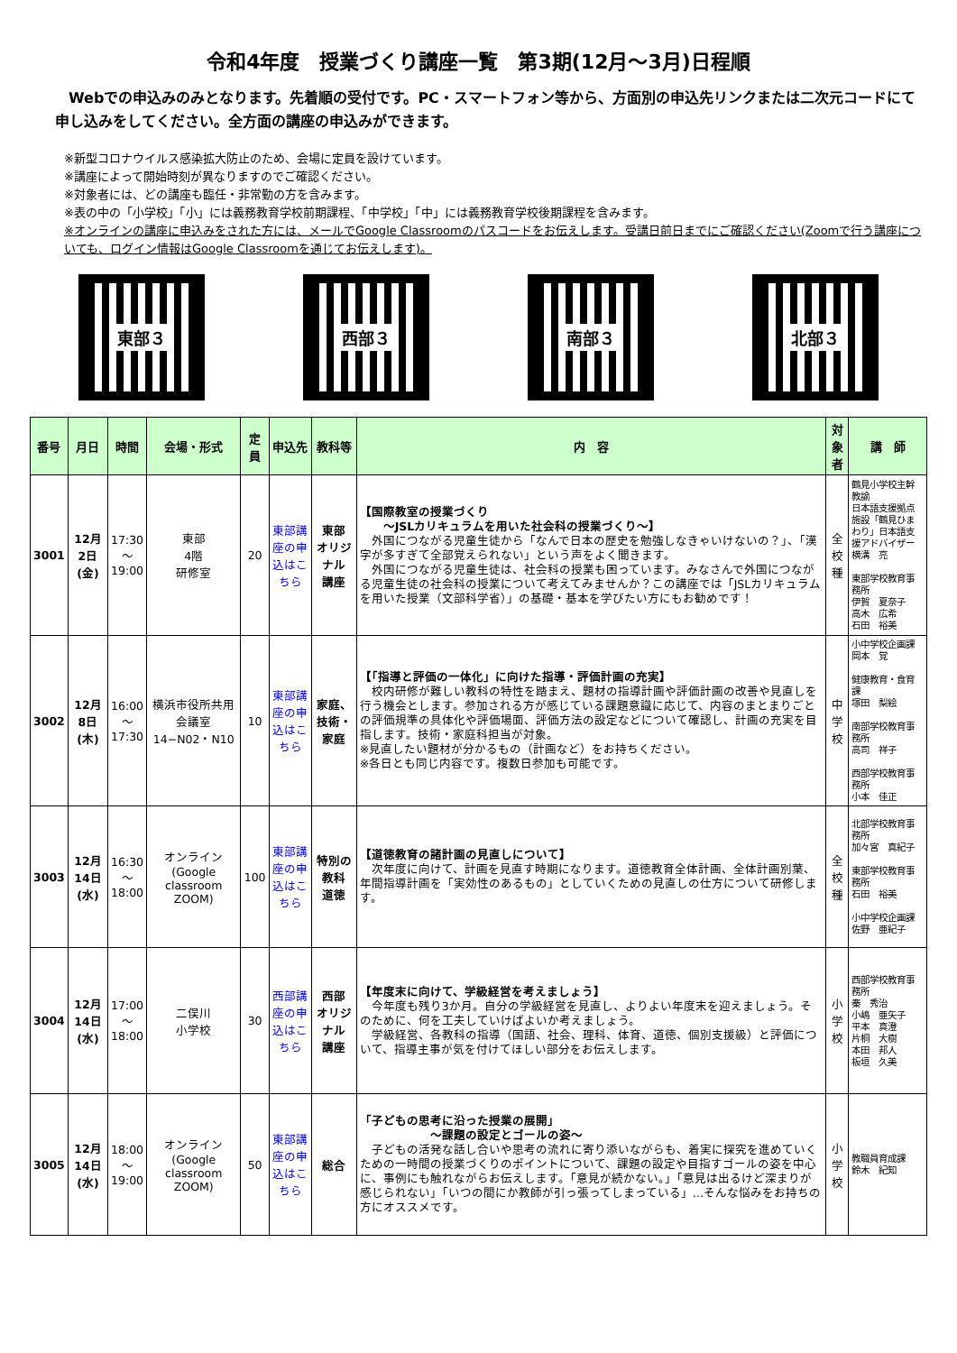令和4年度　授業づくり講座一覧　第3期(12月～3月)日程順
Webでの申込みのみとなります。先着順の受付です。PC・スマートフォン等から、方面別の申込先リンクまたは二次元コードにて申し込みをしてください。全方面の講座の申込みができます。
※新型コロナウイルス感染拡大防止のため、会場に定員を設けています。
※講座によって開始時刻が異なりますのでご確認ください。
※対象者には、どの講座も臨任・非常勤の方を含みます。
※表の中の「小学校」「小」には義務教育学校前期課程、「中学校」「中」には義務教育学校後期課程を含みます。
※オンラインの講座に申込みをされた方には、メールでGoogle Classroomのパスコードをお伝えします。受講日前日までにご確認ください(Zoomで行う講座についても、ログイン情報はGoogle Classroomを通じてお伝えします)。
東部３ 西部３ 南部３ 北部３
| 番号 | 月日 | 時間 | 会場・形式 | 定員 | 申込先 | 教科等 | 内 容 | 対象者 | 講 師 |
| --- | --- | --- | --- | --- | --- | --- | --- | --- | --- |
| 3001 | 12月2日(金) | 17:30 ～ 19:00 | 東部 4階 研修室 | 20 | 東部講座の申込はこちら | 東部 オリジナル 講座 | 【国際教室の授業づくり ～JSLカリキュラムを用いた社会科の授業づくり～】 外国につながる児童生徒から「なんで日本の歴史を勉強しなきゃいけないの？」、「漢字が多すぎて全部覚えられない」という声をよく聞きます。 外国につながる児童生徒は、社会科の授業も困っています。みなさんで外国につながる児童生徒の社会科の授業について考えてみませんか？この講座では「JSLカリキュラムを用いた授業（文部科学省）」の基礎・基本を学びたい方にもお勧めです！ | 全校種 | 鶴見小学校主幹教諭 日本語支援拠点施設「鶴見ひまわり」日本語支援アドバイザー 横溝 亮 東部学校教育事務所 伊賀 夏奈子 高木 広希 石田 裕美 |
| 3002 | 12月8日(木) | 16:00 ～ 17:30 | 横浜市役所共用会議室14−N02・N10 | 10 | 東部講座の申込はこちら | 家庭、技術・家庭 | 【「指導と評価の一体化」に向けた指導・評価計画の充実】 校内研修が難しい教科の特性を踏まえ、題材の指導計画や評価計画の改善や見直しを行う機会とします。参加される方が感じている課題意識に応じて、内容のまとまりごとの評価規準の具体化や評価場面、評価方法の設定などについて確認し、計画の充実を目指します。技術・家庭科担当が対象。 ※見直したい題材が分かるもの（計画など）をお持ちください。 ※各日とも同じ内容です。複数日参加も可能です。 | 中学校 | 小中学校企画課 岡本 覚 健康教育・食育課 塚田 梨絵 南部学校教育事務所 高司 祥子 西部学校教育事務所 小本 佳正 |
| 3003 | 12月14日(水) | 16:30 ～ 18:00 | オンライン (Google classroom ZOOM) | 100 | 東部講座の申込はこちら | 特別の教科 道徳 | 【道徳教育の諸計画の見直しについて】 次年度に向けて、計画を見直す時期になります。道徳教育全体計画、全体計画別葉、年間指導計画を「実効性のあるもの」としていくための見直しの仕方について研修します。 | 全校種 | 北部学校教育事務所 加々宮 真紀子 東部学校教育事務所 石田 裕美 小中学校企画課 佐野 亜紀子 |
| 3004 | 12月14日(水) | 17:00 ～ 18:00 | 二俣川 小学校 | 30 | 西部講座の申込はこちら | 西部 オリジナル 講座 | 【年度末に向けて、学級経営を考えましょう】 今年度も残り3か月。自分の学級経営を見直し、よりよい年度末を迎えましょう。そのために、何を工夫していけばよいか考えましょう。 学級経営、各教科の指導（国語、社会、理科、体育、道徳、個別支援級）と評価について、指導主事が気を付けてほしい部分をお伝えします。 | 小学校 | 西部学校教育事務所 秦 秀治 小嶋 亜矢子 平本 真澄 片桐 大樹 本田 邦人 板垣 久美 |
| 3005 | 12月14日(水) | 18:00 ～ 19:00 | オンライン (Google classroom ZOOM) | 50 | 東部講座の申込はこちら | 総合 | 「子どもの思考に沿った授業の展開」 ～課題の設定とゴールの姿～ 子どもの活発な話し合いや思考の流れに寄り添いながらも、着実に探究を進めていくための一時間の授業づくりのポイントについて、課題の設定や目指すゴールの姿を中心に、事例にも触れながらお伝えします。「意見が続かない。」「意見は出るけど深まりが感じられない」「いつの間にか教師が引っ張ってしまっている」…そんな悩みをお持ちの方にオススメです。 | 小学校 | 教職員育成課 鈴木 紀知 |